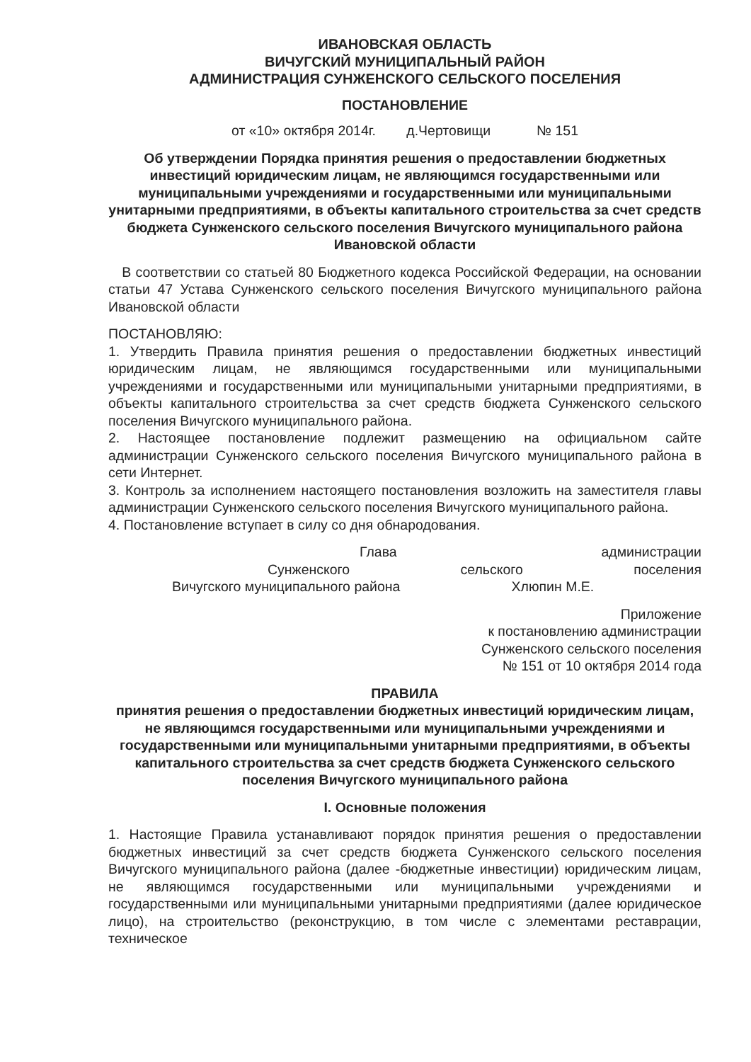ИВАНОВСКАЯ ОБЛАСТЬ
ВИЧУГСКИЙ МУНИЦИПАЛЬНЫЙ РАЙОН
АДМИНИСТРАЦИЯ СУНЖЕНСКОГО СЕЛЬСКОГО ПОСЕЛЕНИЯ
ПОСТАНОВЛЕНИЕ
от «10» октября 2014г. д.Чертовищи № 151
Об утверждении Порядка принятия решения о предоставлении бюджетных инвестиций юридическим лицам, не являющимся государственными или муниципальными учреждениями и государственными или муниципальными унитарными предприятиями, в объекты капитального строительства за счет средств бюджета Сунженского сельского поселения Вичугского муниципального района Ивановской области
В соответствии со статьей 80 Бюджетного кодекса Российской Федерации, на основании статьи 47 Устава Сунженского сельского поселения Вичугского муниципального района Ивановской области
ПОСТАНОВЛЯЮ:
1. Утвердить Правила принятия решения о предоставлении бюджетных инвестиций юридическим лицам, не являющимся государственными или муниципальными учреждениями и государственными или муниципальными унитарными предприятиями, в объекты капитального строительства за счет средств бюджета Сунженского сельского поселения Вичугского муниципального района.
2. Настоящее постановление подлежит размещению на официальном сайте администрации Сунженского сельского поселения Вичугского муниципального района в сети Интернет.
3. Контроль за исполнением настоящего постановления возложить на заместителя главы администрации Сунженского сельского поселения Вичугского муниципального района.
4. Постановление вступает в силу со дня обнародования.
Глава администрации
Сунженского сельского поселения
Вичугского муниципального района Хлюпин М.Е.
Приложение
к постановлению администрации
Сунженского сельского поселения
№ 151 от 10 октября 2014 года
ПРАВИЛА
принятия решения о предоставлении бюджетных инвестиций юридическим лицам, не являющимся государственными или муниципальными учреждениями и государственными или муниципальными унитарными предприятиями, в объекты капитального строительства за счет средств бюджета Сунженского сельского поселения Вичугского муниципального района
I. Основные положения
1. Настоящие Правила устанавливают порядок принятия решения о предоставлении бюджетных инвестиций за счет средств бюджета Сунженского сельского поселения Вичугского муниципального района (далее -бюджетные инвестиции) юридическим лицам, не являющимся государственными или муниципальными учреждениями и государственными или муниципальными унитарными предприятиями (далее юридическое лицо), на строительство (реконструкцию, в том числе с элементами реставрации, техническое